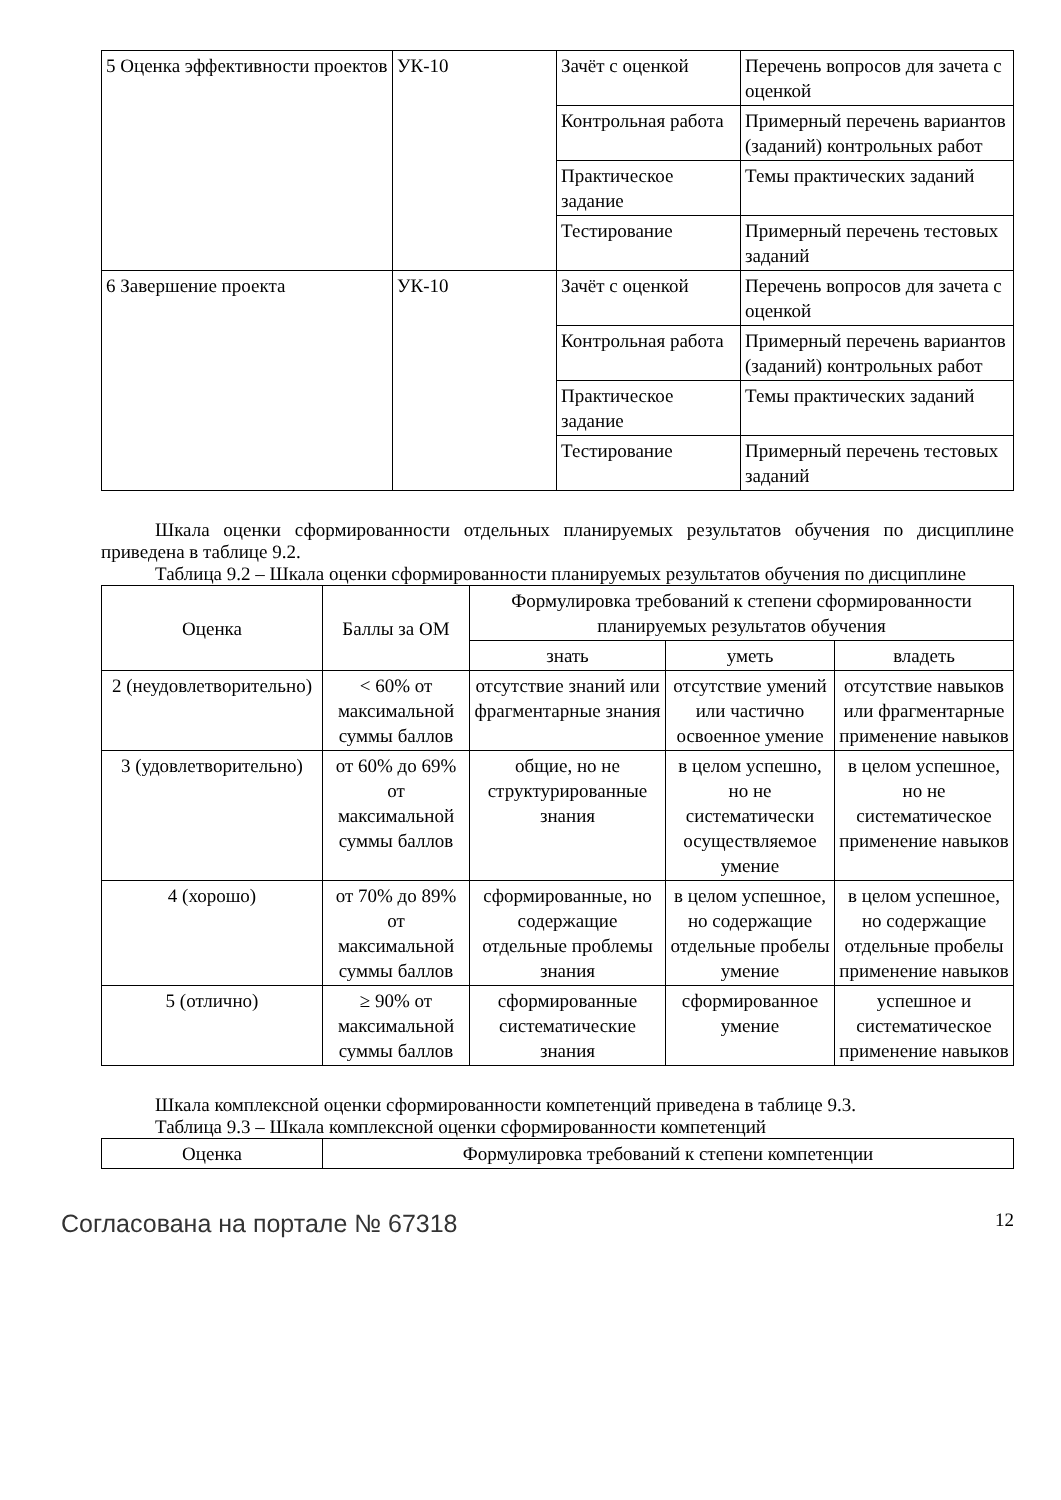| 5 Оценка эффективности проектов | УК-10 | Зачёт с оценкой | Перечень вопросов для зачета с оценкой |
| | | Контрольная работа | Примерный перечень вариантов (заданий) контрольных работ |
| | | Практическое задание | Темы практических заданий |
| | | Тестирование | Примерный перечень тестовых заданий |
| 6 Завершение проекта | УК-10 | Зачёт с оценкой | Перечень вопросов для зачета с оценкой |
| | | Контрольная работа | Примерный перечень вариантов (заданий) контрольных работ |
| | | Практическое задание | Темы практических заданий |
| | | Тестирование | Примерный перечень тестовых заданий |
Шкала оценки сформированности отдельных планируемых результатов обучения по дисциплине приведена в таблице 9.2.
Таблица 9.2 – Шкала оценки сформированности планируемых результатов обучения по дисциплине
| Оценка | Баллы за ОМ | Формулировка требований к степени сформированности планируемых результатов обучения | | |
| --- | --- | --- | --- | --- |
| | | знать | уметь | владеть |
| 2 (неудовлетворительно) | < 60% от максимальной суммы баллов | отсутствие знаний или фрагментарные знания | отсутствие умений или частично освоенное умение | отсутствие навыков или фрагментарные применение навыков |
| 3 (удовлетворительно) | от 60% до 69% от максимальной суммы баллов | общие, но не структурированные знания | в целом успешно, но не систематически осуществляемое умение | в целом успешное, но не систематическое применение навыков |
| 4 (хорошо) | от 70% до 89% от максимальной суммы баллов | сформированные, но содержащие отдельные проблемы знания | в целом успешное, но содержащие отдельные пробелы умение | в целом успешное, но содержащие отдельные пробелы применение навыков |
| 5 (отлично) | ≥ 90% от максимальной суммы баллов | сформированные систематические знания | сформированное умение | успешное и систематическое применение навыков |
Шкала комплексной оценки сформированности компетенций приведена в таблице 9.3.
Таблица 9.3 – Шкала комплексной оценки сформированности компетенций
| Оценка | Формулировка требований к степени компетенции |
| --- | --- |
Согласована на портале № 67318 12